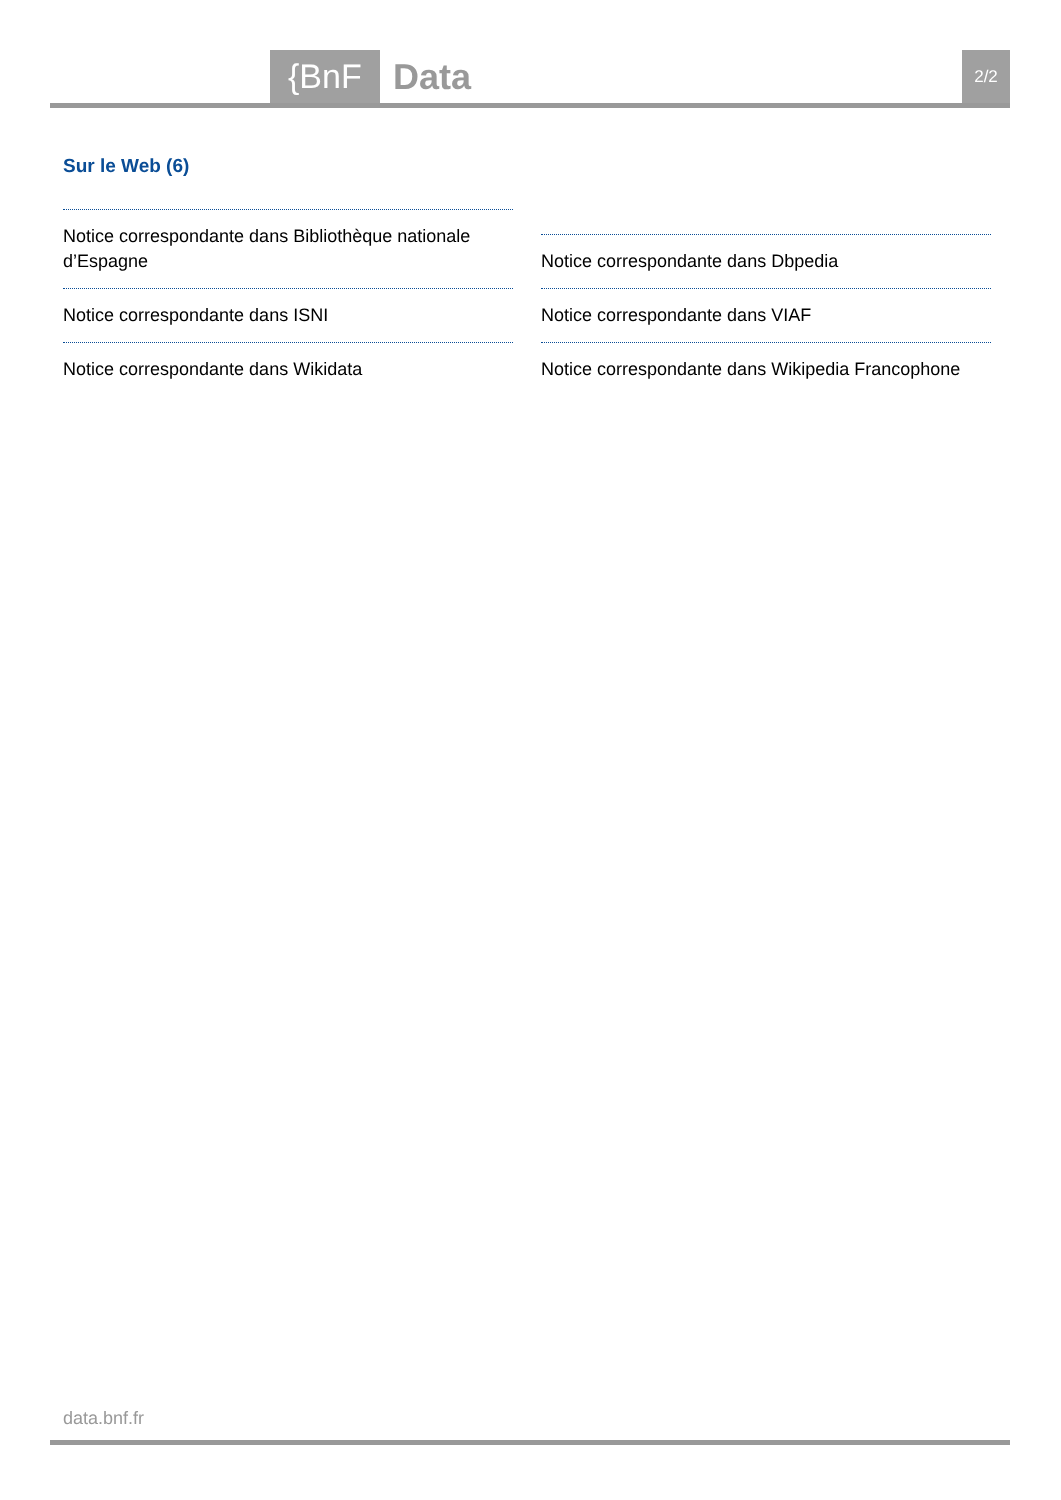{BnF Data 2/2
Sur le Web (6)
Notice correspondante dans Bibliothèque nationale d’Espagne
Notice correspondante dans ISNI
Notice correspondante dans Wikidata
Notice correspondante dans Dbpedia
Notice correspondante dans VIAF
Notice correspondante dans Wikipedia Francophone
data.bnf.fr